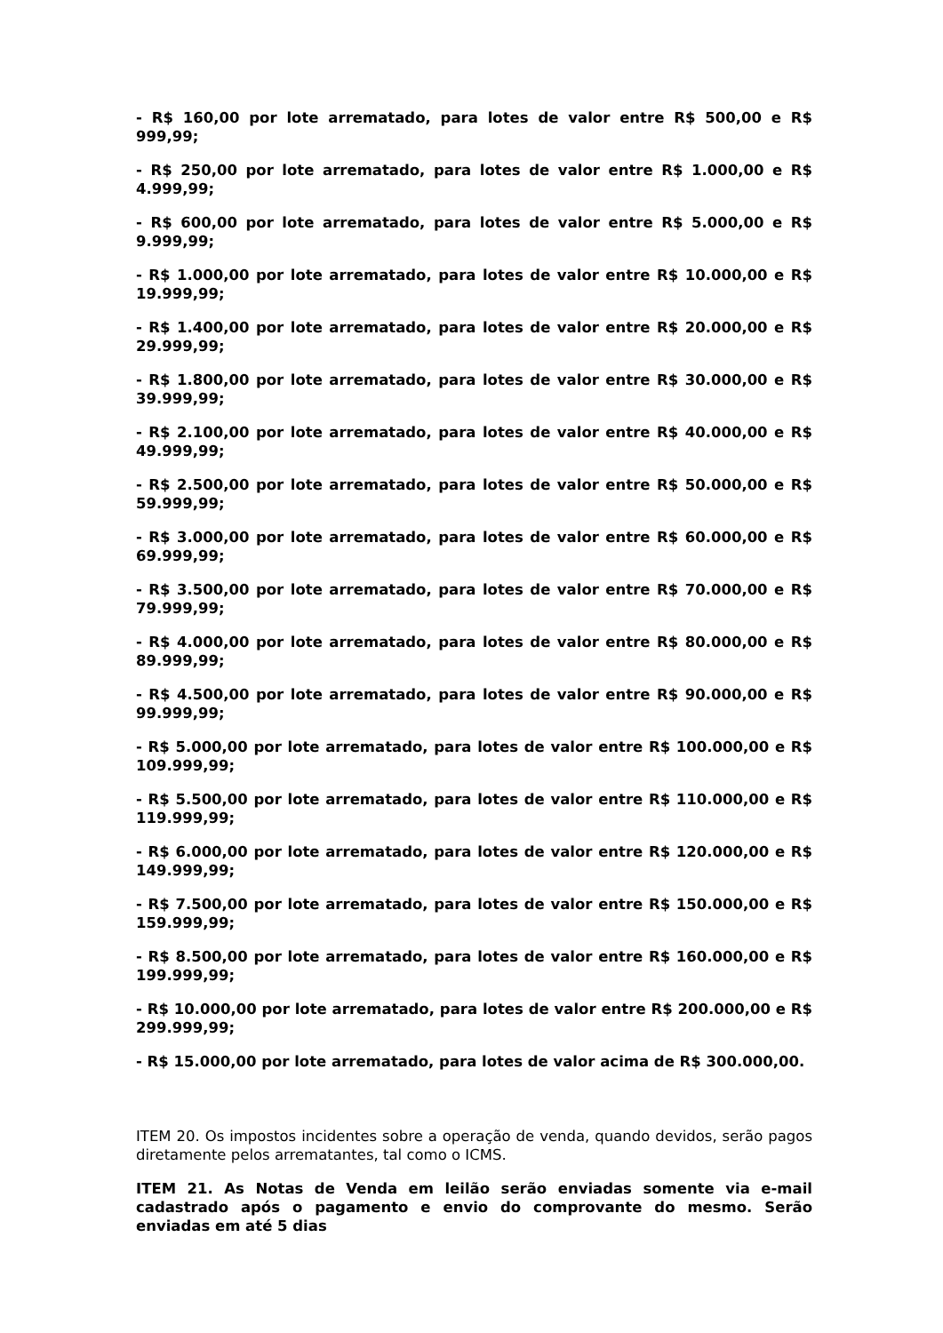- R$ 160,00 por lote arrematado, para lotes de valor entre R$ 500,00 e R$ 999,99;
- R$ 250,00 por lote arrematado, para lotes de valor entre R$ 1.000,00 e R$ 4.999,99;
- R$ 600,00 por lote arrematado, para lotes de valor entre R$ 5.000,00 e R$ 9.999,99;
- R$ 1.000,00 por lote arrematado, para lotes de valor entre R$ 10.000,00 e R$ 19.999,99;
- R$ 1.400,00 por lote arrematado, para lotes de valor entre R$ 20.000,00 e R$ 29.999,99;
- R$ 1.800,00 por lote arrematado, para lotes de valor entre R$ 30.000,00 e R$ 39.999,99;
- R$ 2.100,00 por lote arrematado, para lotes de valor entre R$ 40.000,00 e R$ 49.999,99;
- R$ 2.500,00 por lote arrematado, para lotes de valor entre R$ 50.000,00 e R$ 59.999,99;
- R$ 3.000,00 por lote arrematado, para lotes de valor entre R$ 60.000,00 e R$ 69.999,99;
- R$ 3.500,00 por lote arrematado, para lotes de valor entre R$ 70.000,00 e R$ 79.999,99;
- R$ 4.000,00 por lote arrematado, para lotes de valor entre R$ 80.000,00 e R$ 89.999,99;
- R$ 4.500,00 por lote arrematado, para lotes de valor entre R$ 90.000,00 e R$ 99.999,99;
- R$ 5.000,00 por lote arrematado, para lotes de valor entre R$ 100.000,00 e R$ 109.999,99;
- R$ 5.500,00 por lote arrematado, para lotes de valor entre R$ 110.000,00 e R$ 119.999,99;
- R$ 6.000,00 por lote arrematado, para lotes de valor entre R$ 120.000,00 e R$ 149.999,99;
- R$ 7.500,00 por lote arrematado, para lotes de valor entre R$ 150.000,00 e R$ 159.999,99;
- R$ 8.500,00 por lote arrematado, para lotes de valor entre R$ 160.000,00 e R$ 199.999,99;
- R$ 10.000,00 por lote arrematado, para lotes de valor entre R$ 200.000,00 e R$ 299.999,99;
- R$ 15.000,00 por lote arrematado, para lotes de valor acima de R$ 300.000,00.
ITEM 20. Os impostos incidentes sobre a operação de venda, quando devidos, serão pagos diretamente pelos arrematantes, tal como o ICMS.
ITEM 21. As Notas de Venda em leilão serão enviadas somente via e-mail cadastrado após o pagamento e envio do comprovante do mesmo. Serão enviadas em até 5 dias